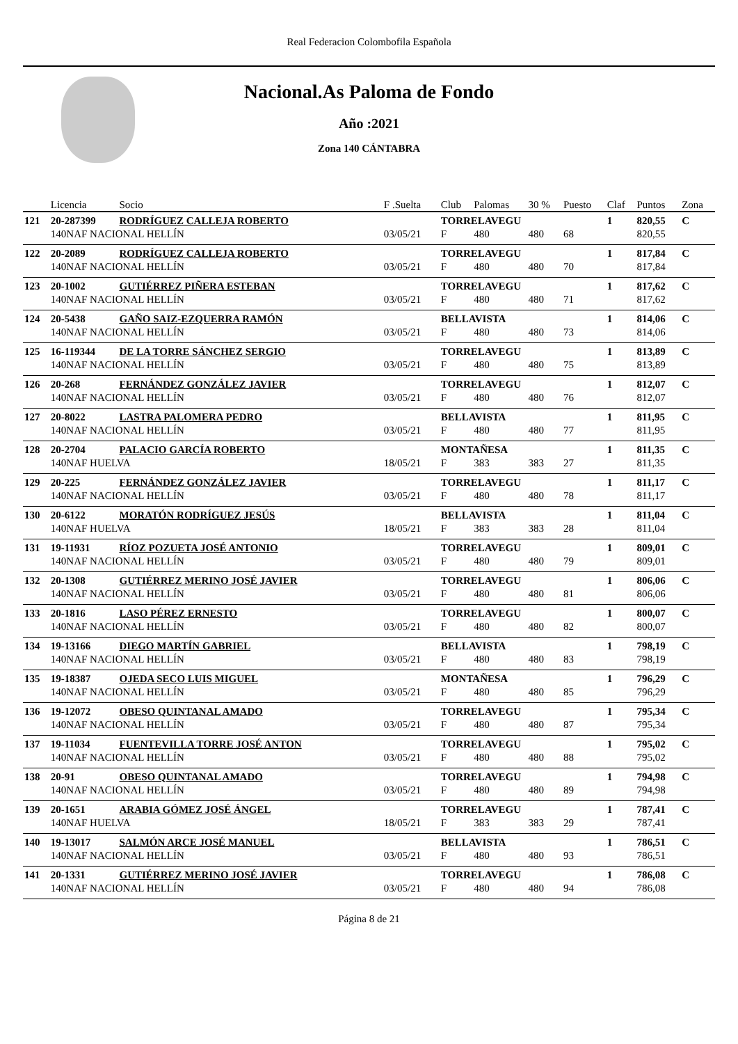Real Federacion Colombofila Española
Nacional.As Paloma de Fondo
Año :2021
Zona 140 CÁNTABRA
| | Licencia | Socio | F .Suelta | Club | Palomas | 30 % | Puesto | Claf | Puntos | Zona |
| --- | --- | --- | --- | --- | --- | --- | --- | --- | --- | --- |
| 121 | 20-287399 | RODRÍGUEZ CALLEJA ROBERTO | | TORRELAVEGU | | | | 1 | 820,55 | C |
| | 140NAF NACIONAL HELLÍN | | 03/05/21 | F | 480 | 480 | 68 | | 820,55 | |
| 122 | 20-2089 | RODRÍGUEZ CALLEJA ROBERTO | | TORRELAVEGU | | | | 1 | 817,84 | C |
| | 140NAF NACIONAL HELLÍN | | 03/05/21 | F | 480 | 480 | 70 | | 817,84 | |
| 123 | 20-1002 | GUTIÉRREZ PIÑERA ESTEBAN | | TORRELAVEGU | | | | 1 | 817,62 | C |
| | 140NAF NACIONAL HELLÍN | | 03/05/21 | F | 480 | 480 | 71 | | 817,62 | |
| 124 | 20-5438 | GAÑO SAIZ-EZQUERRA RAMÓN | | BELLAVISTA | | | | 1 | 814,06 | C |
| | 140NAF NACIONAL HELLÍN | | 03/05/21 | F | 480 | 480 | 73 | | 814,06 | |
| 125 | 16-119344 | DE LA TORRE SÁNCHEZ SERGIO | | TORRELAVEGU | | | | 1 | 813,89 | C |
| | 140NAF NACIONAL HELLÍN | | 03/05/21 | F | 480 | 480 | 75 | | 813,89 | |
| 126 | 20-268 | FERNÁNDEZ GONZÁLEZ JAVIER | | TORRELAVEGU | | | | 1 | 812,07 | C |
| | 140NAF NACIONAL HELLÍN | | 03/05/21 | F | 480 | 480 | 76 | | 812,07 | |
| 127 | 20-8022 | LASTRA PALOMERA PEDRO | | BELLAVISTA | | | | 1 | 811,95 | C |
| | 140NAF NACIONAL HELLÍN | | 03/05/21 | F | 480 | 480 | 77 | | 811,95 | |
| 128 | 20-2704 | PALACIO GARCÍA ROBERTO | | MONTAÑESA | | | | 1 | 811,35 | C |
| | 140NAF HUELVA | | 18/05/21 | F | 383 | 383 | 27 | | 811,35 | |
| 129 | 20-225 | FERNÁNDEZ GONZÁLEZ JAVIER | | TORRELAVEGU | | | | 1 | 811,17 | C |
| | 140NAF NACIONAL HELLÍN | | 03/05/21 | F | 480 | 480 | 78 | | 811,17 | |
| 130 | 20-6122 | MORATÓN RODRÍGUEZ JESÚS | | BELLAVISTA | | | | 1 | 811,04 | C |
| | 140NAF HUELVA | | 18/05/21 | F | 383 | 383 | 28 | | 811,04 | |
| 131 | 19-11931 | RÍOZ POZUETA JOSÉ ANTONIO | | TORRELAVEGU | | | | 1 | 809,01 | C |
| | 140NAF NACIONAL HELLÍN | | 03/05/21 | F | 480 | 480 | 79 | | 809,01 | |
| 132 | 20-1308 | GUTIÉRREZ MERINO JOSÉ JAVIER | | TORRELAVEGU | | | | 1 | 806,06 | C |
| | 140NAF NACIONAL HELLÍN | | 03/05/21 | F | 480 | 480 | 81 | | 806,06 | |
| 133 | 20-1816 | LASO PÉREZ ERNESTO | | TORRELAVEGU | | | | 1 | 800,07 | C |
| | 140NAF NACIONAL HELLÍN | | 03/05/21 | F | 480 | 480 | 82 | | 800,07 | |
| 134 | 19-13166 | DIEGO MARTÍN GABRIEL | | BELLAVISTA | | | | 1 | 798,19 | C |
| | 140NAF NACIONAL HELLÍN | | 03/05/21 | F | 480 | 480 | 83 | | 798,19 | |
| 135 | 19-18387 | OJEDA SECO LUIS MIGUEL | | MONTAÑESA | | | | 1 | 796,29 | C |
| | 140NAF NACIONAL HELLÍN | | 03/05/21 | F | 480 | 480 | 85 | | 796,29 | |
| 136 | 19-12072 | OBESO QUINTANAL AMADO | | TORRELAVEGU | | | | 1 | 795,34 | C |
| | 140NAF NACIONAL HELLÍN | | 03/05/21 | F | 480 | 480 | 87 | | 795,34 | |
| 137 | 19-11034 | FUENTEVILLA TORRE JOSÉ ANTON | | TORRELAVEGU | | | | 1 | 795,02 | C |
| | 140NAF NACIONAL HELLÍN | | 03/05/21 | F | 480 | 480 | 88 | | 795,02 | |
| 138 | 20-91 | OBESO QUINTANAL AMADO | | TORRELAVEGU | | | | 1 | 794,98 | C |
| | 140NAF NACIONAL HELLÍN | | 03/05/21 | F | 480 | 480 | 89 | | 794,98 | |
| 139 | 20-1651 | ARABIA GÓMEZ JOSÉ ÁNGEL | | TORRELAVEGU | | | | 1 | 787,41 | C |
| | 140NAF HUELVA | | 18/05/21 | F | 383 | 383 | 29 | | 787,41 | |
| 140 | 19-13017 | SALMÓN ARCE JOSÉ MANUEL | | BELLAVISTA | | | | 1 | 786,51 | C |
| | 140NAF NACIONAL HELLÍN | | 03/05/21 | F | 480 | 480 | 93 | | 786,51 | |
| 141 | 20-1331 | GUTIÉRREZ MERINO JOSÉ JAVIER | | TORRELAVEGU | | | | 1 | 786,08 | C |
| | 140NAF NACIONAL HELLÍN | | 03/05/21 | F | 480 | 480 | 94 | | 786,08 | |
Página 8 de 21